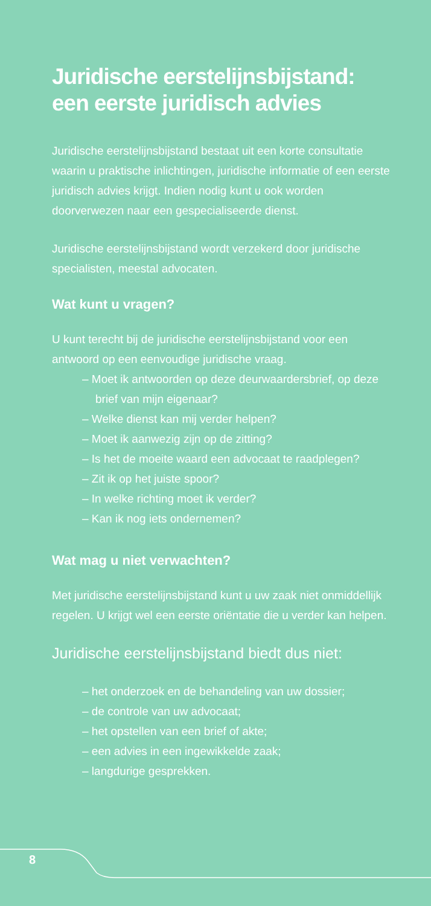Juridische eerstelijnsbijstand: een eerste juridisch advies
Juridische eerstelijnsbijstand bestaat uit een korte consultatie waarin u praktische inlichtingen, juridische informatie of een eerste juridisch advies krijgt. Indien nodig kunt u ook worden doorverwezen naar een gespecialiseerde dienst.
Juridische eerstelijnsbijstand wordt verzekerd door juridische specialisten, meestal advocaten.
Wat kunt u vragen?
U kunt terecht bij de juridische eerstelijnsbijstand voor een antwoord op een eenvoudige juridische vraag.
– Moet ik antwoorden op deze deurwaardersbrief, op deze brief van mijn eigenaar?
– Welke dienst kan mij verder helpen?
– Moet ik aanwezig zijn op de zitting?
– Is het de moeite waard een advocaat te raadplegen?
– Zit ik op het juiste spoor?
– In welke richting moet ik verder?
– Kan ik nog iets ondernemen?
Wat mag u niet verwachten?
Met juridische eerstelijnsbijstand kunt u uw zaak niet onmiddellijk regelen. U krijgt wel een eerste oriëntatie die u verder kan helpen.
Juridische eerstelijnsbijstand biedt dus niet:
– het onderzoek en de behandeling van uw dossier;
– de controle van uw advocaat;
– het opstellen van een brief of akte;
– een advies in een ingewikkelde zaak;
– langdurige gesprekken.
8